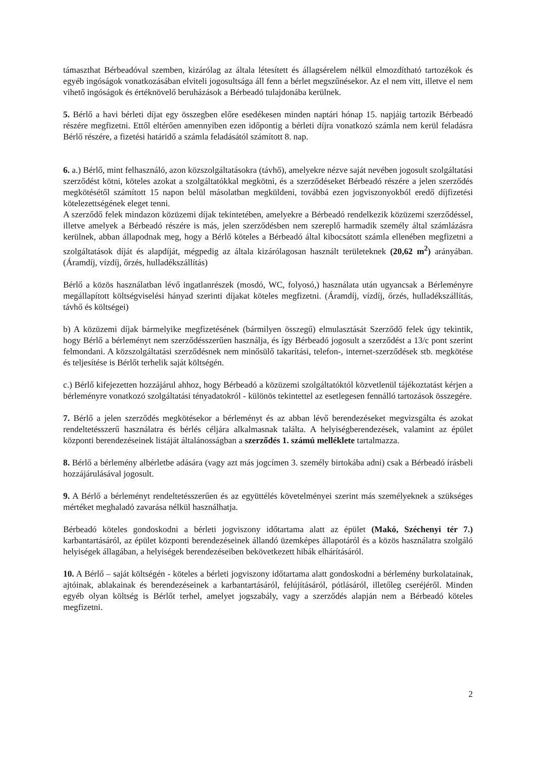támaszthat Bérbeadóval szemben, kizárólag az általa létesített és állagsérelem nélkül elmozdítható tartozékok és egyéb ingóságok vonatkozásában elviteli jogosultsága áll fenn a bérlet megszűnésekor. Az el nem vitt, illetve el nem vihető ingóságok és értéknövelő beruházások a Bérbeadó tulajdonába kerülnek.
5. Bérlő a havi bérleti díjat egy összegben előre esedékesen minden naptári hónap 15. napjáig tartozik Bérbeadó részére megfizetni. Ettől eltérően amennyiben ezen időpontig a bérleti díjra vonatkozó számla nem kerül feladásra Bérlő részére, a fizetési határidő a számla feladásától számított 8. nap.
6. a.) Bérlő, mint felhasználó, azon közszolgáltatásokra (távhő), amelyekre nézve saját nevében jogosult szolgáltatási szerződést kötni, köteles azokat a szolgáltatókkal megkötni, és a szerződéseket Bérbeadó részére a jelen szerződés megkötésétől számított 15 napon belül másolatban megküldeni, továbbá ezen jogviszonyokból eredő díjfizetési kötelezettségének eleget tenni.
A szerződő felek mindazon közüzemi díjak tekintetében, amelyekre a Bérbeadó rendelkezik közüzemi szerződéssel, illetve amelyek a Bérbeadó részére is más, jelen szerződésben nem szereplő harmadik személy által számlázásra kerülnek, abban állapodnak meg, hogy a Bérlő köteles a Bérbeadó által kibocsátott számla ellenében megfizetni a szolgáltatások díját és alapdíját, mégpedig az általa kizárólagosan használt területeknek (20,62 m<sup>2</sup>) arányában. (Áramdíj, vízdíj, őrzés, hulladékszállítás)
Bérlő a közös használatban lévő ingatlanrészek (mosdó, WC, folyosó,) használata után ugyancsak a Bérleményre megállapított költségviselési hányad szerinti díjakat köteles megfizetni. (Áramdíj, vízdíj, őrzés, hulladékszállítás, távhő és költségei)
b) A közüzemi díjak bármelyike megfizetésének (bármilyen összegű) elmulasztását Szerződő felek úgy tekintik, hogy Bérlő a bérleményt nem szerződésszerűen használja, és így Bérbeadó jogosult a szerződést a 13/c pont szerint felmondani. A közszolgáltatási szerződésnek nem minősülő takarítási, telefon-, internet-szerződések stb. megkötése és teljesítése is Bérlőt terhelik saját költségén.
c.) Bérlő kifejezetten hozzájárul ahhoz, hogy Bérbeadó a közüzemi szolgáltatóktól közvetlenül tájékoztatást kérjen a bérleményre vonatkozó szolgáltatási tényadatokról - különös tekintettel az esetlegesen fennálló tartozások összegére.
7. Bérlő a jelen szerződés megkötésekor a bérleményt és az abban lévő berendezéseket megvizsgálta és azokat rendeltetésszerű használatra és bérlés céljára alkalmasnak találta. A helyiségberendezések, valamint az épület központi berendezéseinek listáját általánosságban a szerződés 1. számú melléklete tartalmazza.
8. Bérlő a bérlemény albérletbe adására (vagy azt más jogcímen 3. személy birtokába adni) csak a Bérbeadó írásbeli hozzájárulásával jogosult.
9. A Bérlő a bérleményt rendeltetésszerűen és az együttélés követelményei szerint más személyeknek a szükséges mértéket meghaladó zavarása nélkül használhatja.
Bérbeadó köteles gondoskodni a bérleti jogviszony időtartama alatt az épület (Makó, Széchenyi tér 7.) karbantartásáról, az épület központi berendezéseinek állandó üzemképes állapotáról és a közös használatra szolgáló helyiségek állagában, a helyiségek berendezéseiben bekövetkezett hibák elhárításáról.
10. A Bérlő – saját költségén - köteles a bérleti jogviszony időtartama alatt gondoskodni a bérlemény burkolatainak, ajtóinak, ablakainak és berendezéseinek a karbantartásáról, felújításáról, pótlásáról, illetőleg cseréjéről. Minden egyéb olyan költség is Bérlőt terhel, amelyet jogszabály, vagy a szerződés alapján nem a Bérbeadó köteles megfizetni.
2